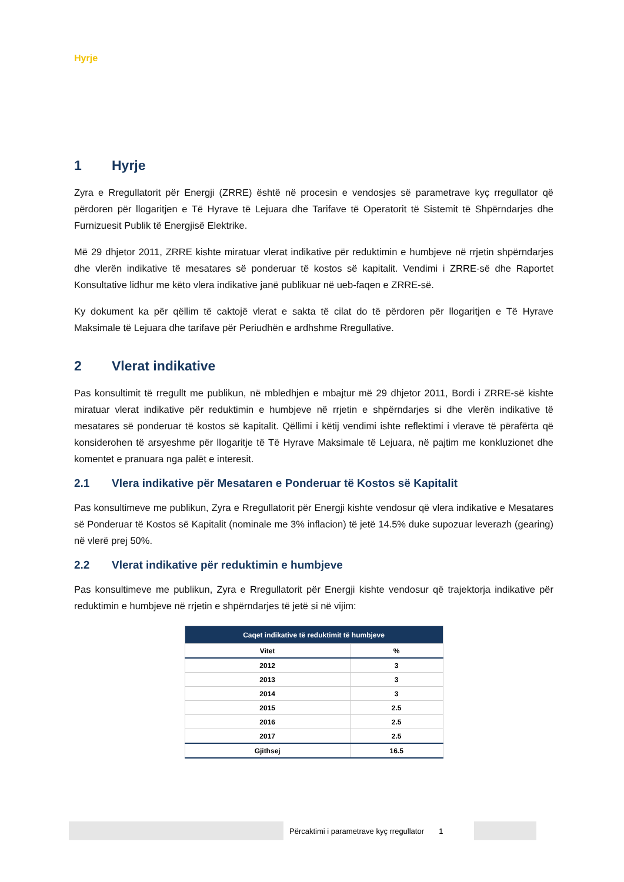Hyrje
1 Hyrje
Zyra e Rregullatorit për Energji (ZRRE) është në procesin e vendosjes së parametrave kyç rregullator që përdoren për llogaritjen e Të Hyrave të Lejuara dhe Tarifave të Operatorit të Sistemit të Shpërndarjes dhe Furnizuesit Publik të Energjisë Elektrike.
Më 29 dhjetor 2011, ZRRE kishte miratuar vlerat indikative për reduktimin e humbjeve në rrjetin shpërndarjes dhe vlerën indikative të mesatares së ponderuar të kostos së kapitalit. Vendimi i ZRRE-së dhe Raportet Konsultative lidhur me këto vlera indikative janë publikuar në ueb-faqen e ZRRE-së.
Ky dokument ka për qëllim të caktojë vlerat e sakta të cilat do të përdoren për llogaritjen e Të Hyrave Maksimale të Lejuara dhe tarifave për Periudhën e ardhshme Rregullative.
2 Vlerat indikative
Pas konsultimit të rregullt me publikun, në mbledhjen e mbajtur më 29 dhjetor 2011, Bordi i ZRRE-së kishte miratuar vlerat indikative për reduktimin e humbjeve në rrjetin e shpërndarjes si dhe vlerën indikative të mesatares së ponderuar të kostos së kapitalit. Qëllimi i këtij vendimi ishte reflektimi i vlerave të përafërta që konsiderohen të arsyeshme për llogaritje të Të Hyrave Maksimale të Lejuara, në pajtim me konkluzionet dhe komentet e pranuara nga palët e interesit.
2.1 Vlera indikative për Mesataren e Ponderuar të Kostos së Kapitalit
Pas konsultimeve me publikun, Zyra e Rregullatorit për Energji kishte vendosur që vlera indikative e Mesatares së Ponderuar të Kostos së Kapitalit (nominale me 3% inflacion) të jetë 14.5% duke supozuar leverazh (gearing) në vlerë prej 50%.
2.2 Vlerat indikative për reduktimin e humbjeve
Pas konsultimeve me publikun, Zyra e Rregullatorit për Energji kishte vendosur që trajektorja indikative për reduktimin e humbjeve në rrjetin e shpërndarjes të jetë si në vijim:
| Caqet indikative të reduktimit të humbjeve | |
| --- | --- |
| Vitet | % |
| 2012 | 3 |
| 2013 | 3 |
| 2014 | 3 |
| 2015 | 2.5 |
| 2016 | 2.5 |
| 2017 | 2.5 |
| Gjithsej | 16.5 |
Përcaktimi i parametrave kyç rregullator 1